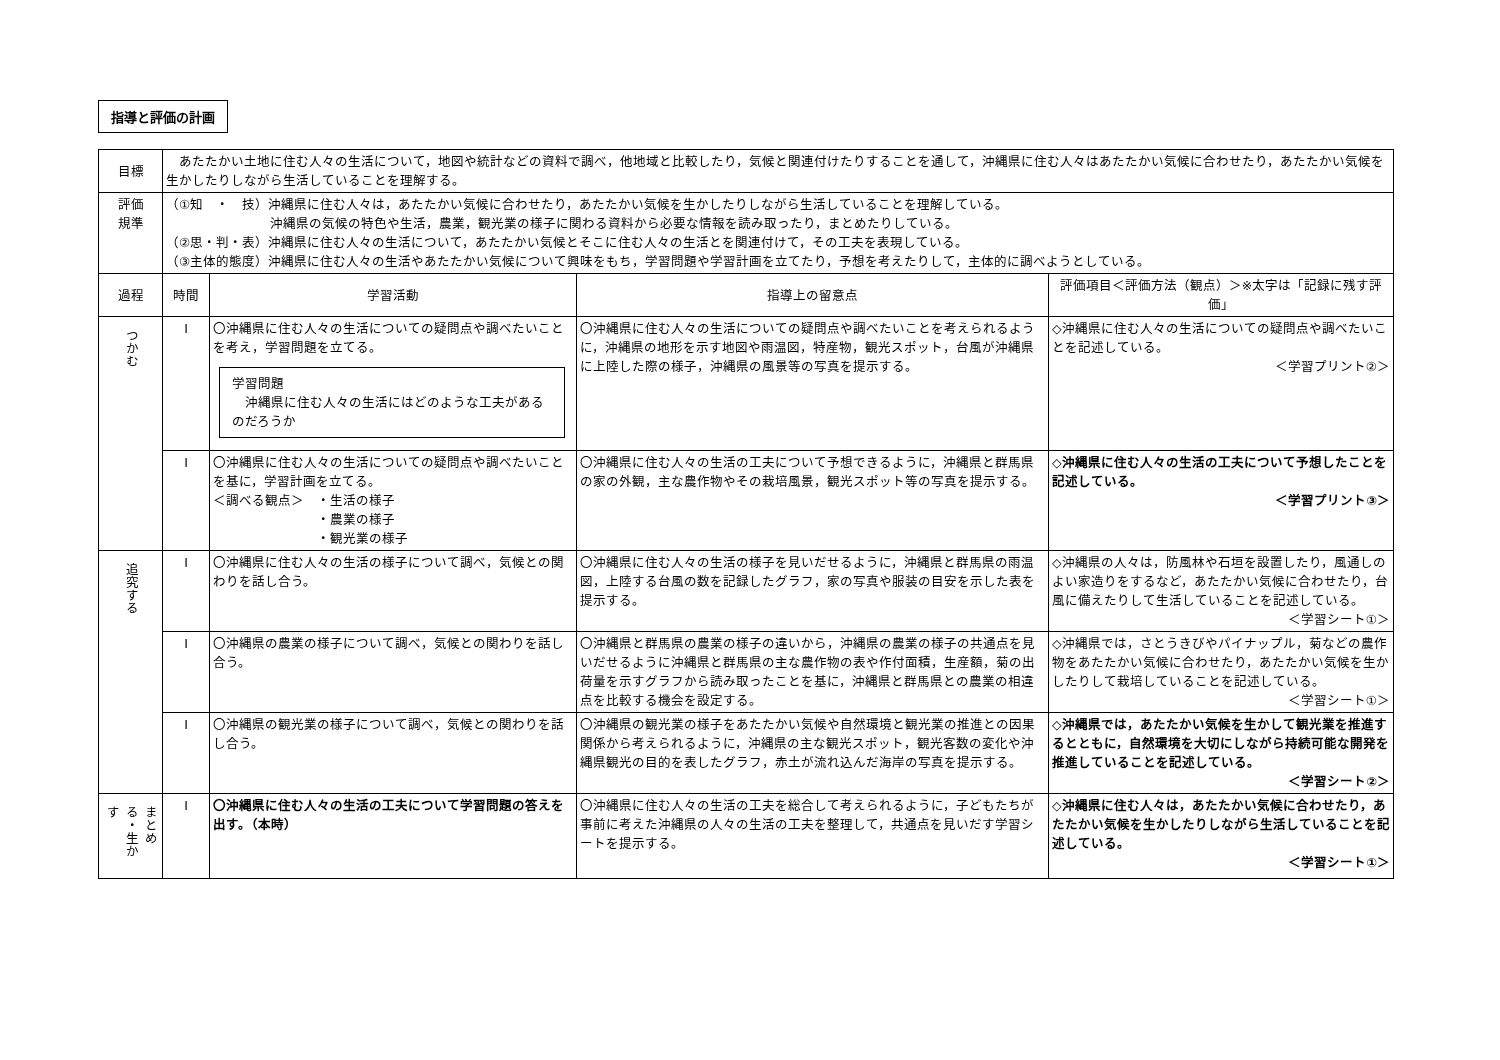指導と評価の計画
| 目標 | あたたかい土地に住む人々の生活について，地図や統計などの資料で調べ，他地域と比較したり，気候と関連付けたりすることを通して，沖縄県に住む人々はあたたかい気候に合わせたり，あたたかい気候を生かしたりしながら生活していることを理解する。 | | | |
| 評価 規準 | （①知 ・ 技）沖縄県に住む人々は，あたたかい気候に合わせたり，あたたかい気候を生かしたりしながら生活していることを理解している。 沖縄県の気候の特色や生活，農業，観光業の様子に関わる資料から必要な情報を読み取ったり，まとめたりしている。 （②思・判・表）沖縄県に住む人々の生活について，あたたかい気候とそこに住む人々の生活とを関連付けて，その工夫を表現している。 （③主体的態度）沖縄県に住む人々の生活やあたたかい気候について興味をもち，学習問題や学習計画を立てたり，予想を考えたりして，主体的に調べようとしている。 | | | |
| 過程 | 時間 | 学習活動 | 指導上の留意点 | 評価項目＜評価方法（観点）＞※太字は「記録に残す評価」 |
| つかむ | Ⅰ | 〇沖縄県に住む人々の生活についての疑問点や調べたいことを考え，学習問題を立てる。 学習問題 沖縄県に住む人々の生活にはどのような工夫があるのだろうか | 〇沖縄県に住む人々の生活についての疑問点や調べたいことを考えられるように，沖縄県の地形を示す地図や雨温図，特産物，観光スポット，台風が沖縄県に上陸した際の様子，沖縄県の風景等の写真を提示する。 | ◇沖縄県に住む人々の生活についての疑問点や調べたいことを記述している。 ＜学習プリント②＞ |
| | Ⅰ | 〇沖縄県に住む人々の生活についての疑問点や調べたいことを基に，学習計画を立てる。 ＜調べる観点＞ ・生活の様子 ・農業の様子 ・観光業の様子 | 〇沖縄県に住む人々の生活の工夫について予想できるように，沖縄県と群馬県の家の外観，主な農作物やその栽培風景，観光スポット等の写真を提示する。 | ◇沖縄県に住む人々の生活の工夫について予想したことを記述している。 ＜学習プリント③＞ |
| 追究する | Ⅰ | 〇沖縄県に住む人々の生活の様子について調べ，気候との関わりを話し合う。 | 〇沖縄県に住む人々の生活の様子を見いだせるように，沖縄県と群馬県の雨温図，上陸する台風の数を記録したグラフ，家の写真や服装の目安を示した表を提示する。 | ◇沖縄県の人々は，防風林や石垣を設置したり，風通しのよい家造りをするなど，あたたかい気候に合わせたり，台風に備えたりして生活していることを記述している。 ＜学習シート①＞ |
| | Ⅰ | 〇沖縄県の農業の様子について調べ，気候との関わりを話し合う。 | 〇沖縄県と群馬県の農業の様子の違いから，沖縄県の農業の様子の共通点を見いだせるように沖縄県と群馬県の主な農作物の表や作付面積，生産額，菊の出荷量を示すグラフから読み取ったことを基に，沖縄県と群馬県との農業の相違点を比較する機会を設定する。 | ◇沖縄県では，さとうきびやパイナップル，菊などの農作物をあたたかい気候に合わせたり，あたたかい気候を生かしたりして栽培していることを記述している。 ＜学習シート①＞ |
| | Ⅰ | 〇沖縄県の観光業の様子について調べ，気候との関わりを話し合う。 | 〇沖縄県の観光業の様子をあたたかい気候や自然環境と観光業の推進との因果関係から考えられるように，沖縄県の主な観光スポット，観光客数の変化や沖縄県観光の目的を表したグラフ，赤土が流れ込んだ海岸の写真を提示する。 | ◇沖縄県では，あたたかい気候を生かして観光業を推進するとともに，自然環境を大切にしながら持続可能な開発を推進していることを記述している。 ＜学習シート②＞ |
| まとめる・生かす | Ⅰ | 〇沖縄県に住む人々の生活の工夫について学習問題の答えを出す。（本時） | 〇沖縄県に住む人々の生活の工夫を総合して考えられるように，子どもたちが事前に考えた沖縄県の人々の生活の工夫を整理して，共通点を見いだす学習シートを提示する。 | ◇沖縄県に住む人々は，あたたかい気候に合わせたり，あたたかい気候を生かしたりしながら生活していることを記述している。 ＜学習シート①＞ |